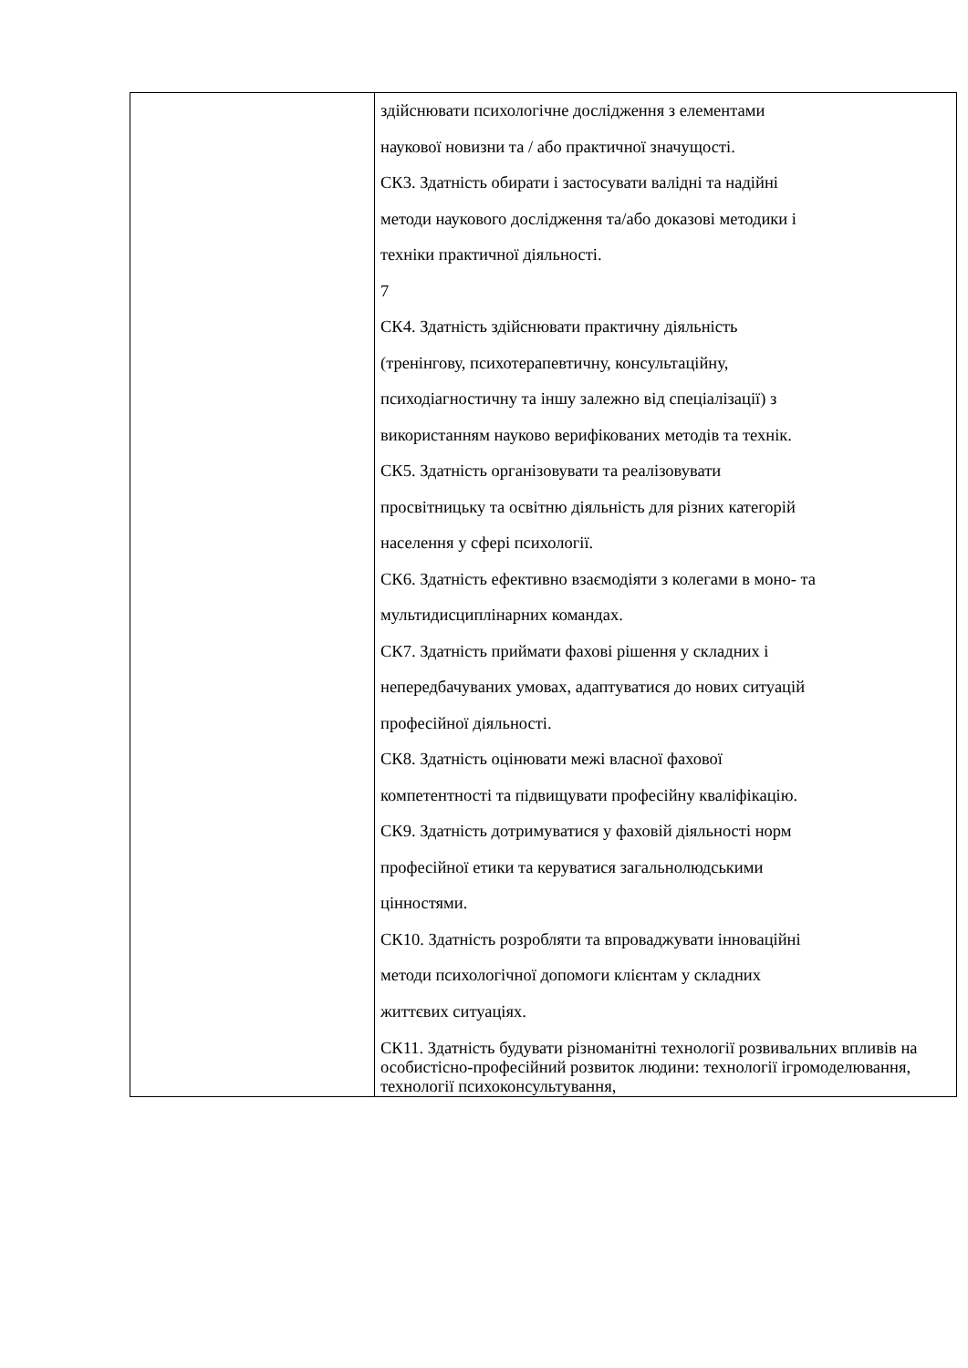| | здійснювати психологічне дослідження з елементами наукової новизни та / або практичної значущості. СК3. Здатність обирати і застосувати валідні та надійні методи наукового дослідження та/або доказові методики і техніки практичної діяльності. 7 СК4. Здатність здійснювати практичну діяльність (тренінгову, психотерапевтичну, консультаційну, психодіагностичну та іншу залежно від спеціалізації) з використанням науково верифікованих методів та технік. СК5. Здатність організовувати та реалізовувати просвітницьку та освітню діяльність для різних категорій населення у сфері психології. СК6. Здатність ефективно взаємодіяти з колегами в моно- та мультидисциплінарних командах. СК7. Здатність приймати фахові рішення у складних і непередбачуваних умовах, адаптуватися до нових ситуацій професійної діяльності. СК8. Здатність оцінювати межі власної фахової компетентності та підвищувати професійну кваліфікацію. СК9. Здатність дотримуватися у фаховій діяльності норм професійної етики та керуватися загальнолюдськими цінностями. СК10. Здатність розробляти та впроваджувати інноваційні методи психологічної допомоги клієнтам у складних життєвих ситуаціях. СК11. Здатність будувати різноманітні технології розвивальних впливів на особистісно-професійний розвиток людини: технології ігромоделювання, технології психоконсультування, |